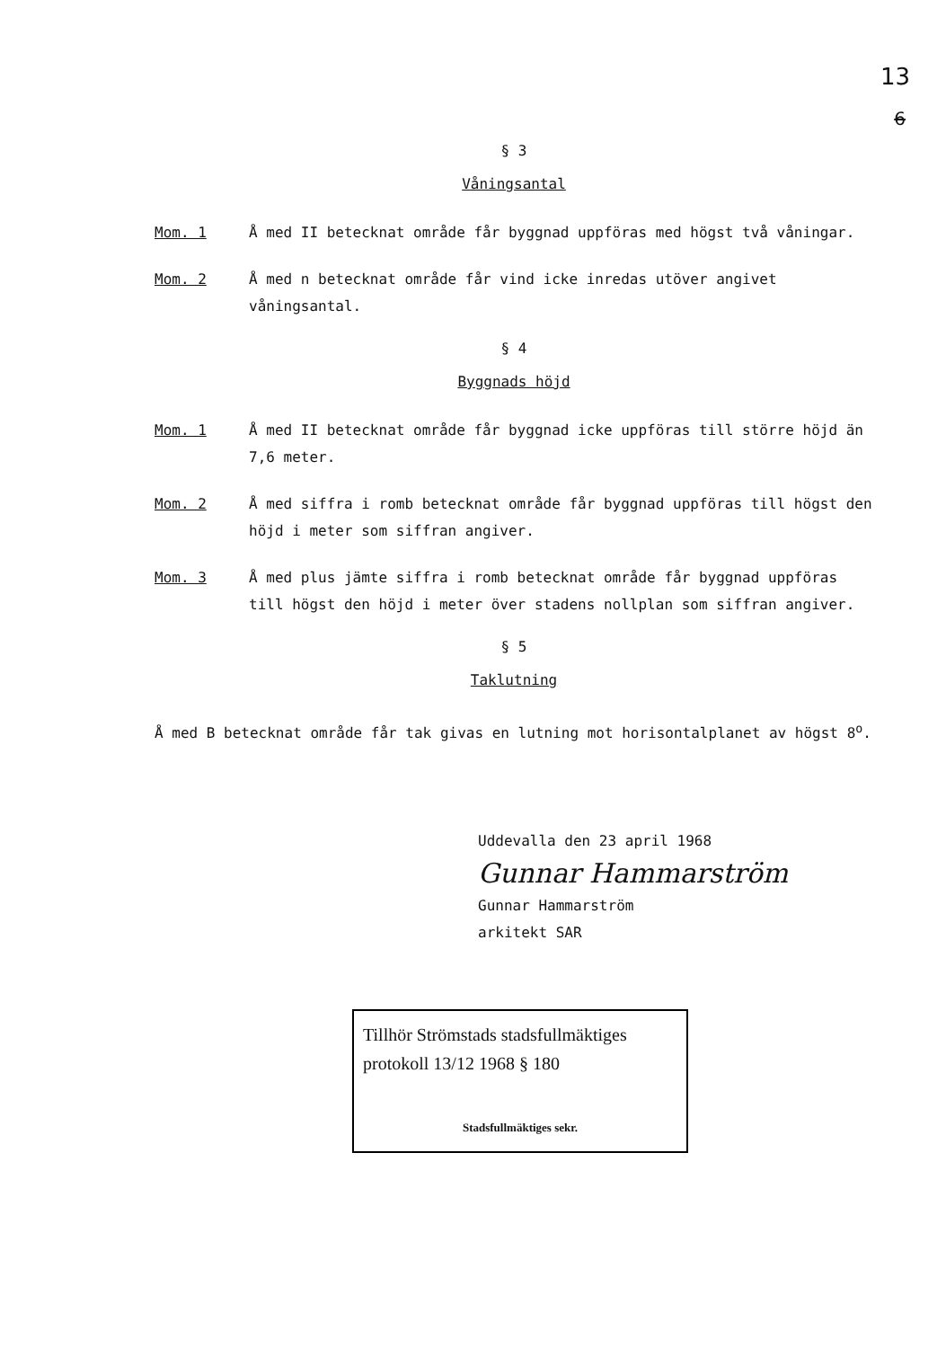13
6
§ 3
Våningsantal
Mom. 1
Å med II betecknat område får byggnad uppföras med högst två våningar.
Mom. 2
Å med n betecknat område får vind icke inredas utöver angivet våningsantal.
§ 4
Byggnads höjd
Mom. 1
Å med II betecknat område får byggnad icke uppföras till större höjd än 7,6 meter.
Mom. 2
Å med siffra i romb betecknat område får byggnad uppföras till högst den höjd i meter som siffran angiver.
Mom. 3
Å med plus jämte siffra i romb betecknat område får byggnad uppföras till högst den höjd i meter över stadens nollplan som siffran angiver.
§ 5
Taklutning
Å med B betecknat område får tak givas en lutning mot horisontalplanet av högst 8<sup>o</sup>.
Uddevalla den 23 april 1968
Gunnar Hammarström
Gunnar Hammarström
arkitekt SAR
Tillhör Strömstads stadsfullmäktiges
protokoll 13/12 1968 § 180
Stadsfullmäktiges sekr.